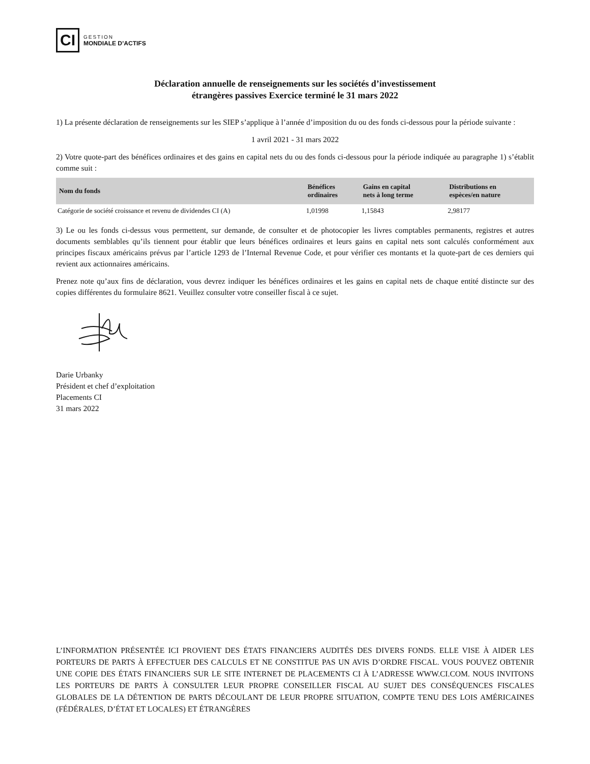CI
GESTION
MONDIALE D’ACTIFS
Déclaration annuelle de renseignements sur les sociétés d’investissement
étrangères passives Exercice terminé le 31 mars 2022
1) La présente déclaration de renseignements sur les SIEP s’applique à l’année d’imposition du ou des fonds ci-dessous pour la période suivante :
1 avril 2021 - 31 mars 2022
2) Votre quote-part des bénéfices ordinaires et des gains en capital nets du ou des fonds ci-dessous pour la période indiquée au paragraphe 1) s’établit comme suit :
| Nom du fonds | Bénéfices ordinaires | Gains en capital nets à long terme | Distributions en espèces/en nature |
| --- | --- | --- | --- |
| Catégorie de société croissance et revenu de dividendes CI (A) | 1,01998 | 1,15843 | 2,98177 |
3) Le ou les fonds ci-dessus vous permettent, sur demande, de consulter et de photocopier les livres comptables permanents, registres et autres documents semblables qu’ils tiennent pour établir que leurs bénéfices ordinaires et leurs gains en capital nets sont calculés conformément aux principes fiscaux américains prévus par l’article 1293 de l’Internal Revenue Code, et pour vérifier ces montants et la quote-part de ces derniers qui revient aux actionnaires américains.
Prenez note qu’aux fins de déclaration, vous devrez indiquer les bénéfices ordinaires et les gains en capital nets de chaque entité distincte sur des copies différentes du formulaire 8621. Veuillez consulter votre conseiller fiscal à ce sujet.
Darie Urbanky
Président et chef d’exploitation
Placements CI
31 mars 2022
L’INFORMATION PRÉSENTÉE ICI PROVIENT DES ÉTATS FINANCIERS AUDITÉS DES DIVERS FONDS. ELLE VISE À AIDER LES PORTEURS DE PARTS À EFFECTUER DES CALCULS ET NE CONSTITUE PAS UN AVIS D’ORDRE FISCAL. VOUS POUVEZ OBTENIR UNE COPIE DES ÉTATS FINANCIERS SUR LE SITE INTERNET DE PLACEMENTS CI À L’ADRESSE WWW.CI.COM. NOUS INVITONS LES PORTEURS DE PARTS À CONSULTER LEUR PROPRE CONSEILLER FISCAL AU SUJET DES CONSÉQUENCES FISCALES GLOBALES DE LA DÉTENTION DE PARTS DÉCOULANT DE LEUR PROPRE SITUATION, COMPTE TENU DES LOIS AMÉRICAINES (FÉDÉRALES, D’ÉTAT ET LOCALES) ET ÉTRANGÈRES